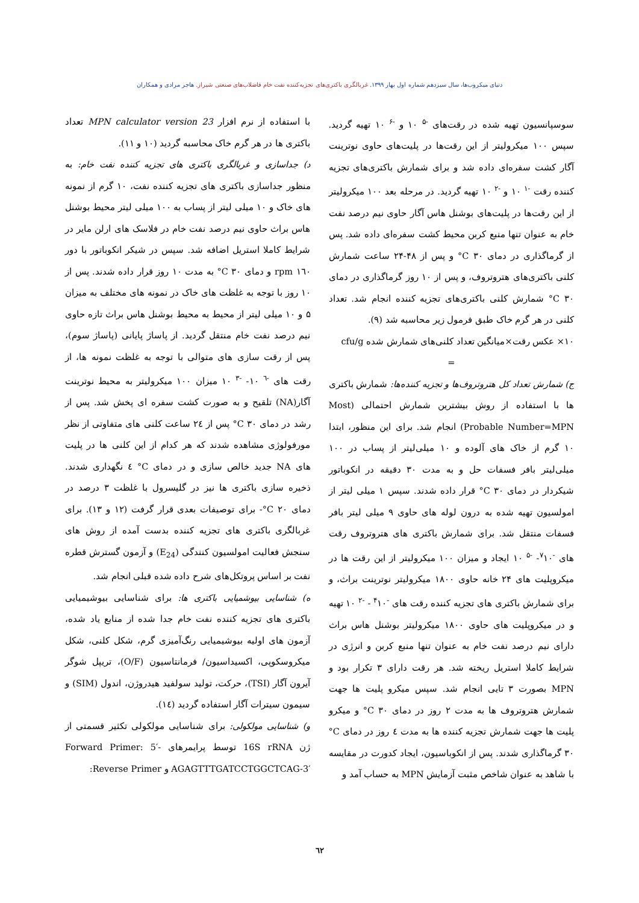دنیای میکروب‌ها، سال سیزدهم شماره اول بهار ۱۳۹۹. غربالگری باکتری‌های تجزیه‌کننده نفت خام فاضلاب‌های صنعتی شیراز. هاجر مرادی و همکاران
سوسپانسیون تهیه شده در رقت‌های <sup>-۵</sup> ۱۰ و <sup>-۶</sup> ۱۰ تهیه گردید. سپس ۱۰۰ میکرولیتر از این رقت‌ها در پلیت‌های حاوی نوترینت آگار کشت سفره‌ای داده شد و برای شمارش باکتری‌های تجزیه کننده رقت <sup>-۱</sup> ۱۰ و <sup>-۲</sup> ۱۰ تهیه گردید. در مرحله بعد ۱۰۰ میکرولیتر از این رقت‌ها در پلیت‌های بوشنل هاس آگار حاوی نیم درصد نفت خام به عنوان تنها منبع کربن محیط کشت سفره‌ای داده شد. پس از گرماگذاری در دمای ‎°C‎ ۳۰ و پس از ۴۸-۲۴ ساعت شمارش کلنی باکتری‌های هتروتروف، و پس از ۱۰ روز گرماگذاری در دمای ‎°C‎ ۳۰ شمارش کلنی باکتری‌های تجزیه کننده انجام شد. تعداد کلنی در هر گرم خاک طبق فرمول زیر محاسبه شد (۹).
۱۰× عکس رقت×میانگین تعداد کلنی‌های شمارش شده cfu/g
=
ج) شمارش تعداد کل هتروتروف‌ها و تجزیه کننده‌ها: شمارش باکتری ها با استفاده از روش بیشترین شمارش احتمالی (Most Probable Number=MPN) انجام شد. برای این منظور، ابتدا ۱۰ گرم از خاک های آلوده و ۱۰ میلی‌لیتر از پساب در ۱۰۰ میلی‌لیتر بافر فسفات حل و به مدت ۳۰ دقیقه در انکوباتور شیکردار در دمای ‎°C‎ ۳۰ قرار داده شدند. سپس ۱ میلی لیتر از امولسیون تهیه شده به درون لوله های حاوی ۹ میلی لیتر بافر فسفات منتقل شد. برای شمارش باکتری های هتروتروف رقت های <sup>-۷</sup>۱۰- <sup>-۵</sup> ۱۰ ایجاد و میزان ۱۰۰ میکرولیتر از این رقت ها در میکروپلیت های ۲۴ خانه حاوی ۱۸۰۰ میکرولیتر نوترینت براث، و برای شمارش باکتری های تجزیه کننده رقت های <sup>-۴</sup>۱۰ - <sup>-۲</sup> ۱۰ تهیه و در میکروپلیت های حاوی ۱۸۰۰ میکرولیتر بوشنل هاس براث دارای نیم درصد نفت خام به عنوان تنها منبع کربن و انرژی در شرایط کاملا استریل ریخته شد. هر رقت دارای ۳ تکرار بود و MPN بصورت ۳ تایی انجام شد. سپس میکرو پلیت ها جهت شمارش هتروتروف ها به مدت ۲ روز در دمای ‎°C‎ ۳۰ و میکرو پلیت ها جهت شمارش تجزیه کننده ها به مدت ٤ روز در دمای ‎°C‎ ۳۰ گرماگذاری شدند. پس از انکوباسیون، ایجاد کدورت در مقایسه با شاهد به عنوان شاخص مثبت آزمایش MPN به حساب آمد و
با استفاده از نرم افزار MPN calculator version 23 تعداد باکتری ها در هر گرم خاک محاسبه گردید (۱۰ و ۱۱).
د) جداسازی و غربالگری باکتری های تجزیه کننده نفت خام: به منظور جداسازی باکتری های تجزیه کننده نفت، ۱۰ گرم از نمونه های خاک و ۱۰ میلی لیتر از پساب به ۱۰۰ میلی لیتر محیط بوشنل هاس براث حاوی نیم درصد نفت خام در فلاسک های ارلن مایر در شرایط کاملا استریل اضافه شد. سپس در شیکر انکوباتور با دور rpm ۱٦۰ و دمای ‎°C‎ ۳۰ به مدت ۱۰ روز قرار داده شدند. پس از ۱۰ روز با توجه به غلظت های خاک در نمونه های مختلف به میزان ۵ و ۱۰ میلی لیتر از محیط به محیط بوشنل هاس براث تازه حاوی نیم درصد نفت خام منتقل گردید. از پاساژ پایانی (پاساژ سوم)، پس از رقت سازی های متوالی با توجه به غلظت نمونه ها، از رقت های <sup>-٦</sup> ۱۰- <sup>-۳</sup> ۱۰ میزان ۱۰۰ میکرولیتر به محیط نوترینت آگار(NA) تلقیح و به صورت کشت سفره ای پخش شد. پس از رشد در دمای ‎°C‎ ۳۰ پس از ۲٤ ساعت کلنی های متفاوتی از نظر مورفولوژی مشاهده شدند که هر کدام از این کلنی ها در پلیت های NA جدید خالص سازی و در دمای ‎°C‎ ٤ نگهداری شدند. ذخیره سازی باکتری ها نیز در گلیسرول با غلظت ۳ درصد در دمای ‎°C‎ ۲۰- برای توصیفات بعدی قرار گرفت (۱۲ و ۱۳). برای غربالگری باکتری های تجزیه کننده بدست آمده از روش های سنجش فعالیت امولسیون کنندگی (E<sub>24</sub>) و آزمون گسترش قطره نفت بر اساس پروتکل‌های شرح داده شده قبلی انجام شد.
ه) شناسایی بیوشمیایی باکتری ها: برای شناسایی بیوشیمیایی باکتری های تجزیه کننده نفت خام جدا شده از منابع یاد شده، آزمون های اولیه بیوشیمیایی رنگ‌آمیزی گرم، شکل کلنی، شکل میکروسکوپی، اکسیداسیون/ فرمانتاسیون (O/F)، تریپل شوگر آیرون آگار (TSI)، حرکت، تولید سولفید هیدروژن، اندول (SIM) و سیمون سیترات آگار استفاده گردید (١٤).
و) شناسایی مولکولی: برای شناسایی مولکولی تکثیر قسمتی از ژن 16S rRNA توسط پرایمرهای Forward Primer: 5′-AGAGTTTGATCCTGGCTCAG-3′ و Reverse Primer:
٦۲